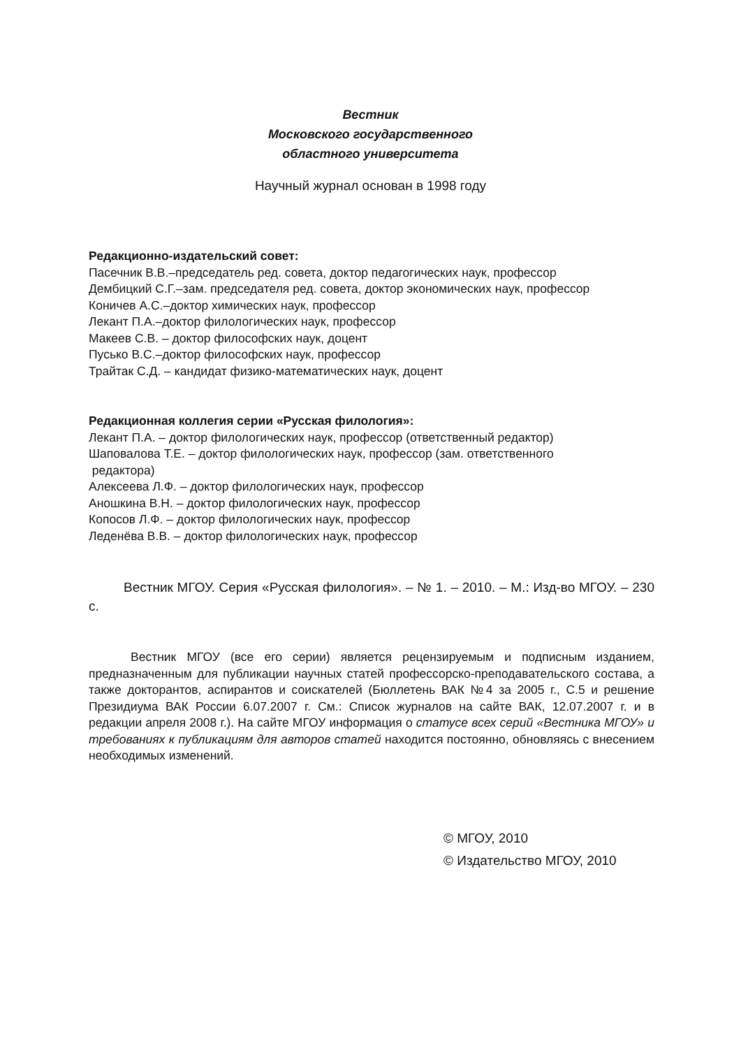Вестник
Московского государственного
областного университета
Научный журнал основан в 1998 году
Редакционно-издательский совет:
Пасечник В.В.–председатель ред. совета, доктор педагогических наук, профессор
Дембицкий С.Г.–зам. председателя ред. совета, доктор экономических наук, профессор
Коничев А.С.–доктор химических наук, профессор
Лекант П.А.–доктор филологических наук, профессор
Макеев С.В. – доктор философских наук, доцент
Пусько В.С.–доктор философских наук, профессор
Трайтак С.Д. – кандидат физико-математических наук, доцент
Редакционная коллегия серии «Русская филология»:
Лекант П.А. – доктор филологических наук, профессор (ответственный редактор)
Шаповалова Т.Е. – доктор филологических наук, профессор (зам. ответственного
редактора)
Алексеева Л.Ф. – доктор филологических наук, профессор
Аношкина В.Н. – доктор филологических наук, профессор
Копосов Л.Ф. – доктор филологических наук, профессор
Леденёва В.В. – доктор филологических наук, профессор
Вестник МГОУ. Серия «Русская филология». – № 1. – 2010. – М.: Изд-во МГОУ. – 230 с.
Вестник МГОУ (все его серии) является рецензируемым и подписным изданием, предназначенным для публикации научных статей профессорско-преподавательского состава, а также докторантов, аспирантов и соискателей (Бюллетень ВАК №4 за 2005 г., С.5 и решение Президиума ВАК России 6.07.2007 г. См.: Список журналов на сайте ВАК, 12.07.2007 г. и в редакции апреля 2008 г.). На сайте МГОУ информация о статусе всех серий «Вестника МГОУ» и требованиях к публикациям для авторов статей находится постоянно, обновляясь с внесением необходимых изменений.
© МГОУ, 2010
© Издательство МГОУ, 2010